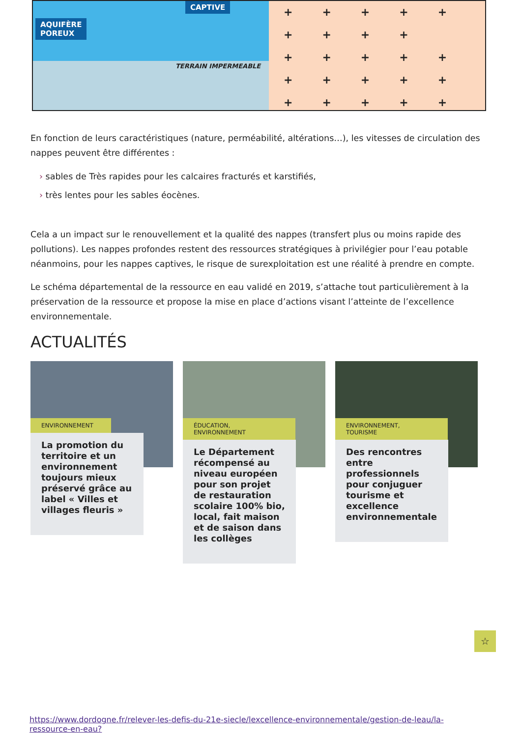AQUIFÈRE
POREUX
CAPTIVE
TERRAIN IMPERMEABLE
+++++ ++++ +++++ +++++ +++++
En fonction de leurs caractéristiques (nature, perméabilité, altérations…), les vitesses de circulation des nappes peuvent être différentes :
› sables de Très rapides pour les calcaires fracturés et karstifiés,
› très lentes pour les sables éocènes.
Cela a un impact sur le renouvellement et la qualité des nappes (transfert plus ou moins rapide des pollutions). Les nappes profondes restent des ressources stratégiques à privilégier pour l’eau potable néanmoins, pour les nappes captives, le risque de surexploitation est une réalité à prendre en compte.
Le schéma départemental de la ressource en eau validé en 2019, s’attache tout particulièrement à la préservation de la ressource et propose la mise en place d’actions visant l’atteinte de l’excellence environnementale.
ACTUALITÉS
ENVIRONNEMENT
La promotion du territoire et un environnement toujours mieux préservé grâce au label « Villes et villages fleuris »
ÉDUCATION,
ENVIRONNEMENT
Le Département récompensé au niveau européen pour son projet de restauration scolaire 100% bio, local, fait maison et de saison dans les collèges
ENVIRONNEMENT,
TOURISME
Des rencontres entre professionnels pour conjuguer tourisme et excellence environnementale
☆
https://www.dordogne.fr/relever-les-defis-du-21e-siecle/lexcellence-environnementale/gestion-de-leau/la-ressource-en-eau?